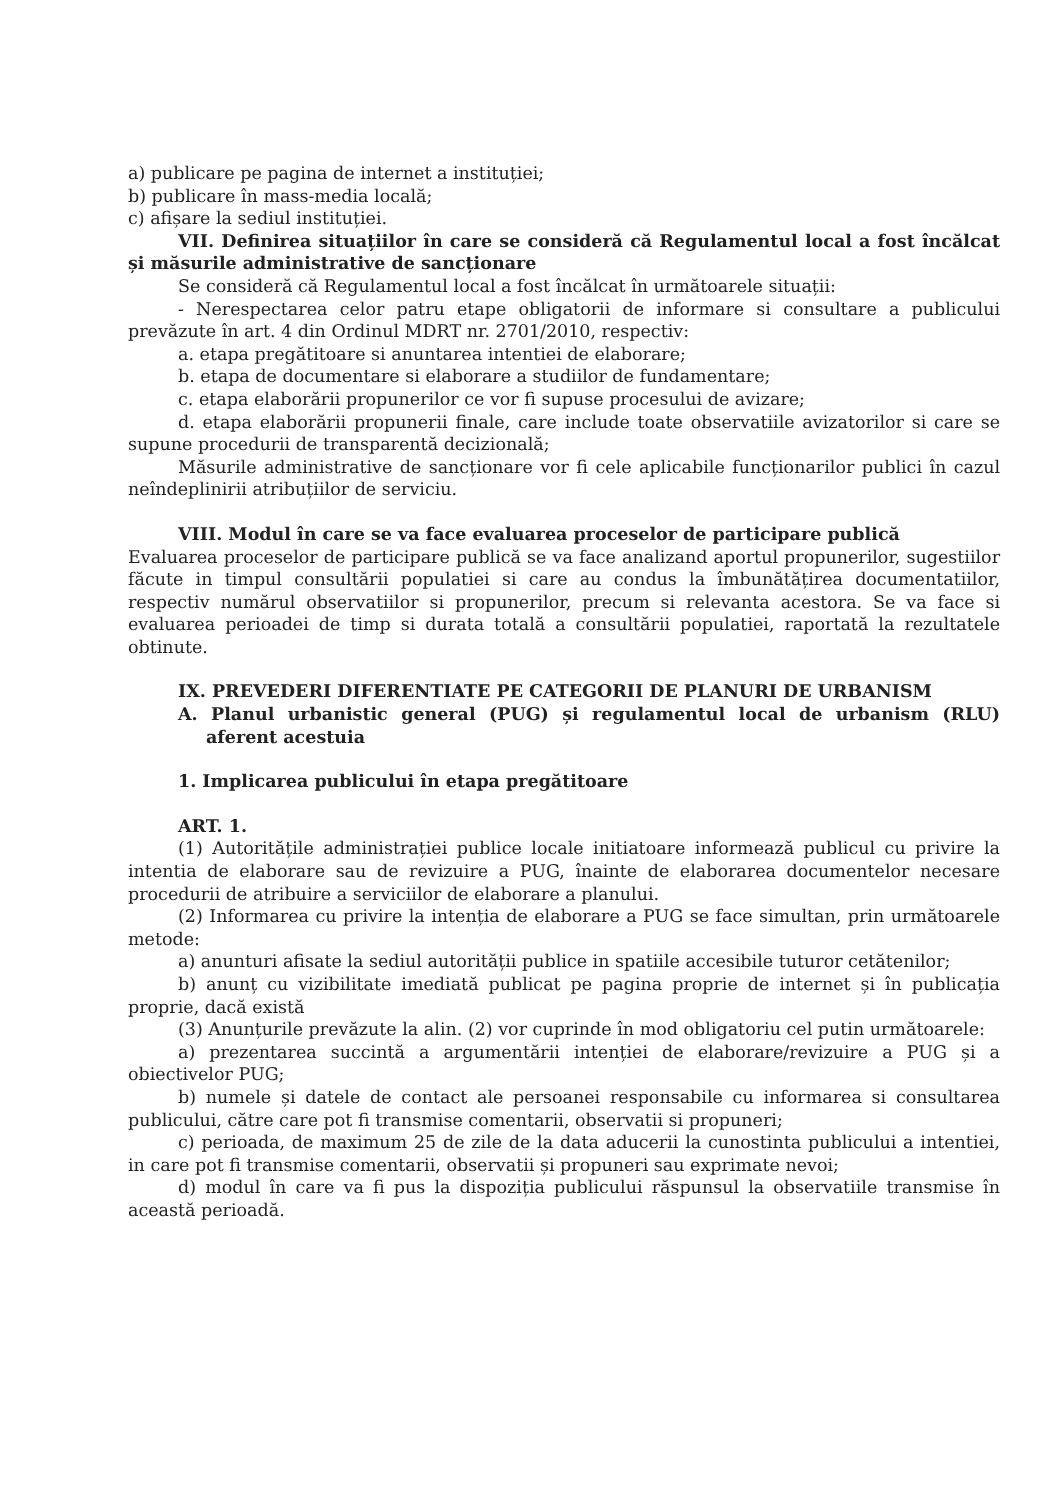a) publicare pe pagina de internet a instituției;
b) publicare în mass-media locală;
c) afișare la sediul instituției.
VII. Definirea situațiilor în care se consideră că Regulamentul local a fost încălcat și măsurile administrative de sancționare
Se consideră că Regulamentul local a fost încălcat în următoarele situații:
- Nerespectarea celor patru etape obligatorii de informare si consultare a publicului prevăzute în art. 4 din Ordinul MDRT nr. 2701/2010, respectiv:
a. etapa pregătitoare si anuntarea intentiei de elaborare;
b. etapa de documentare si elaborare a studiilor de fundamentare;
c. etapa elaborării propunerilor ce vor fi supuse procesului de avizare;
d. etapa elaborării propunerii finale, care include toate observatiile avizatorilor si care se supune procedurii de transparentă decizională;
Măsurile administrative de sancționare vor fi cele aplicabile funcționarilor publici în cazul neîndeplinirii atribuțiilor de serviciu.
VIII. Modul în care se va face evaluarea proceselor de participare publică
Evaluarea proceselor de participare publică se va face analizand aportul propunerilor, sugestiilor făcute in timpul consultării populatiei si care au condus la îmbunătățirea documentatiilor, respectiv numărul observatiilor si propunerilor, precum si relevanta acestora. Se va face si evaluarea perioadei de timp si durata totală a consultării populatiei, raportată la rezultatele obtinute.
IX. PREVEDERI DIFERENTIATE PE CATEGORII DE PLANURI DE URBANISM
A. Planul urbanistic general (PUG) și regulamentul local de urbanism (RLU) aferent acestuia
1. Implicarea publicului în etapa pregătitoare
ART. 1.
(1) Autoritățile administrației publice locale initiatoare informează publicul cu privire la intentia de elaborare sau de revizuire a PUG, înainte de elaborarea documentelor necesare procedurii de atribuire a serviciilor de elaborare a planului.
(2) Informarea cu privire la intenția de elaborare a PUG se face simultan, prin următoarele metode:
a) anunturi afisate la sediul autorității publice in spatiile accesibile tuturor cetătenilor;
b) anunț cu vizibilitate imediată publicat pe pagina proprie de internet și în publicația proprie, dacă există
(3) Anunțurile prevăzute la alin. (2) vor cuprinde în mod obligatoriu cel putin următoarele:
a) prezentarea succintă a argumentării intenției de elaborare/revizuire a PUG și a obiectivelor PUG;
b) numele și datele de contact ale persoanei responsabile cu informarea si consultarea publicului, către care pot fi transmise comentarii, observatii si propuneri;
c) perioada, de maximum 25 de zile de la data aducerii la cunostinta publicului a intentiei, in care pot fi transmise comentarii, observatii și propuneri sau exprimate nevoi;
d) modul în care va fi pus la dispoziția publicului răspunsul la observatiile transmise în această perioadă.